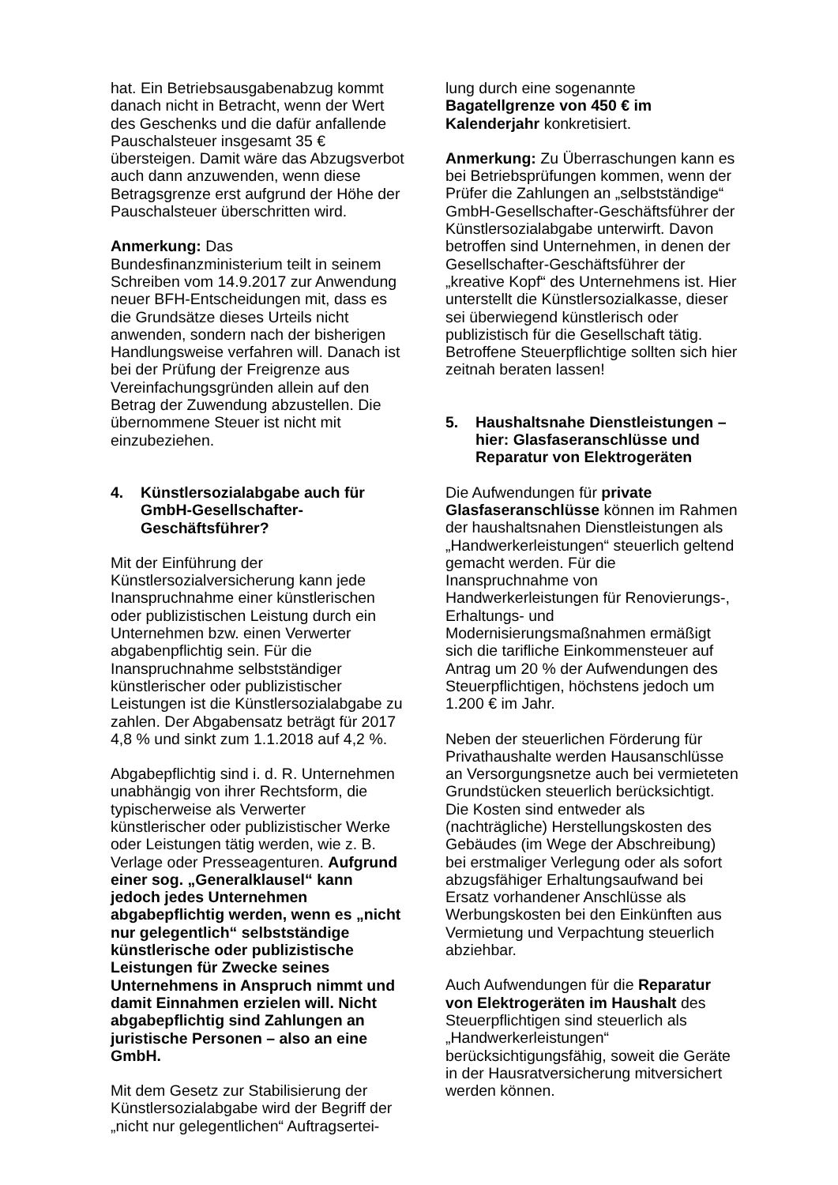hat. Ein Betriebsausgabenabzug kommt danach nicht in Betracht, wenn der Wert des Geschenks und die dafür anfallende Pauschalsteuer insgesamt 35 € übersteigen. Damit wäre das Abzugsverbot auch dann anzuwenden, wenn diese Betragsgrenze erst aufgrund der Höhe der Pauschalsteuer überschritten wird.
Anmerkung: Das Bundesfinanzministerium teilt in seinem Schreiben vom 14.9.2017 zur Anwendung neuer BFH-Entscheidungen mit, dass es die Grundsätze dieses Urteils nicht anwenden, sondern nach der bisherigen Handlungsweise verfahren will. Danach ist bei der Prüfung der Freigrenze aus Vereinfachungsgründen allein auf den Betrag der Zuwendung abzustellen. Die übernommene Steuer ist nicht mit einzubeziehen.
4. Künstlersozialabgabe auch für GmbH-Gesellschafter-Geschäftsführer?
Mit der Einführung der Künstlersozialversicherung kann jede Inanspruchnahme einer künstlerischen oder publizistischen Leistung durch ein Unternehmen bzw. einen Verwerter abgabenpflichtig sein. Für die Inanspruchnahme selbstständiger künstlerischer oder publizistischer Leistungen ist die Künstlersozialabgabe zu zahlen. Der Abgabensatz beträgt für 2017 4,8 % und sinkt zum 1.1.2018 auf 4,2 %.
Abgabepflichtig sind i. d. R. Unternehmen unabhängig von ihrer Rechtsform, die typischerweise als Verwerter künstlerischer oder publizistischer Werke oder Leistungen tätig werden, wie z. B. Verlage oder Presseagenturen. Aufgrund einer sog. „Generalklausel“ kann jedoch jedes Unternehmen abgabepflichtig werden, wenn es „nicht nur gelegentlich“ selbstständige künstlerische oder publizistische Leistungen für Zwecke seines Unternehmens in Anspruch nimmt und damit Einnahmen erzielen will. Nicht abgabepflichtig sind Zahlungen an juristische Personen – also an eine GmbH.
Mit dem Gesetz zur Stabilisierung der Künstlersozialabgabe wird der Begriff der „nicht nur gelegentlichen“ Auftragsertei-
lung durch eine sogenannte Bagatellgrenze von 450 € im Kalenderjahr konkretisiert.
Anmerkung: Zu Überraschungen kann es bei Betriebsprüfungen kommen, wenn der Prüfer die Zahlungen an „selbstständige“ GmbH-Gesellschafter-Geschäftsführer der Künstlersozialabgabe unterwirft. Davon betroffen sind Unternehmen, in denen der Gesellschafter-Geschäftsführer der „kreative Kopf“ des Unternehmens ist. Hier unterstellt die Künstlersozialkasse, dieser sei überwiegend künstlerisch oder publizistisch für die Gesellschaft tätig. Betroffene Steuerpflichtige sollten sich hier zeitnah beraten lassen!
5. Haushaltsnahe Dienstleistungen – hier: Glasfaseranschlüsse und Reparatur von Elektrogeräten
Die Aufwendungen für private Glasfaseranschlüsse können im Rahmen der haushaltsnahen Dienstleistungen als „Handwerkerleistungen“ steuerlich geltend gemacht werden. Für die Inanspruchnahme von Handwerkerleistungen für Renovierungs-, Erhaltungs- und Modernisierungsmaßnahmen ermäßigt sich die tarifliche Einkommensteuer auf Antrag um 20 % der Aufwendungen des Steuerpflichtigen, höchstens jedoch um 1.200 € im Jahr.
Neben der steuerlichen Förderung für Privathaushalte werden Hausanschlüsse an Versorgungsnetze auch bei vermieteten Grundstücken steuerlich berücksichtigt. Die Kosten sind entweder als (nachträgliche) Herstellungskosten des Gebäudes (im Wege der Abschreibung) bei erstmaliger Verlegung oder als sofort abzugsfähiger Erhaltungsaufwand bei Ersatz vorhandener Anschlüsse als Werbungskosten bei den Einkünften aus Vermietung und Verpachtung steuerlich abziehbar.
Auch Aufwendungen für die Reparatur von Elektrogeräten im Haushalt des Steuerpflichtigen sind steuerlich als „Handwerkerleistungen“ berücksichtigungsfähig, soweit die Geräte in der Hausratversicherung mitversichert werden können.